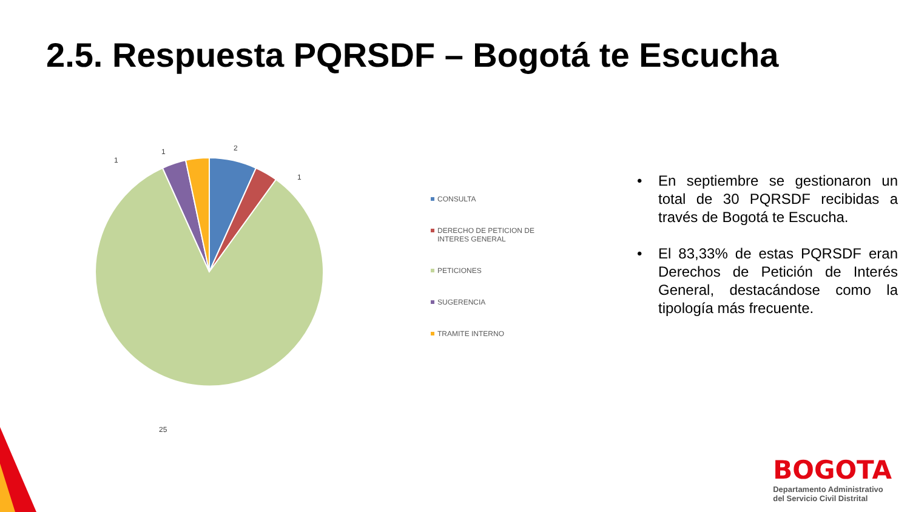2.5. Respuesta PQRSDF – Bogotá te Escucha
2
1
1
1
25
CONSULTA
DERECHO DE PETICION DE INTERES GENERAL
PETICIONES
SUGERENCIA
TRAMITE INTERNO
• En septiembre se gestionaron un total de 30 PQRSDF recibidas a través de Bogotá te Escucha.
• El 83,33% de estas PQRSDF eran Derechos de Petición de Interés General, destacándose como la tipología más frecuente.
BOGOTA
Departamento Administrativo
del Servicio Civil Distrital